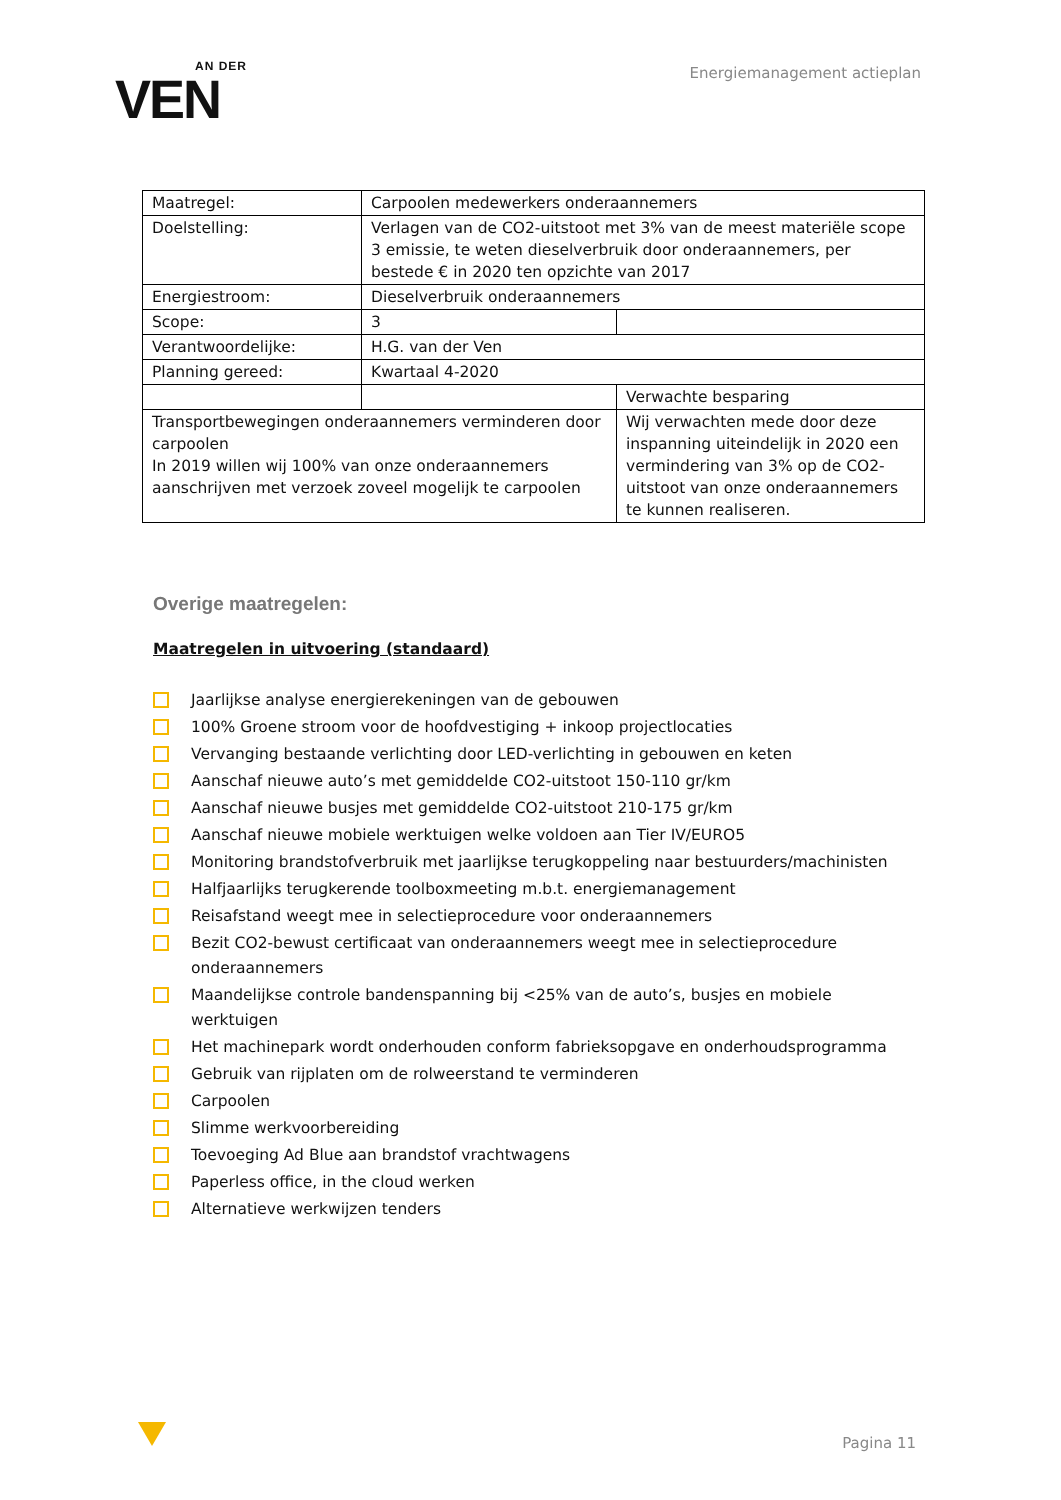AN DER
VEN
Energiemanagement actieplan
| Maatregel: | Carpoolen medewerkers onderaannemers | |
| Doelstelling: | Verlagen van de CO2-uitstoot met 3% van de meest materiële scope 3 emissie, te weten dieselverbruik door onderaannemers, per bestede € in 2020 ten opzichte van 2017 | |
| Energiestroom: | Dieselverbruik onderaannemers | |
| Scope: | 3 | |
| Verantwoordelijke: | H.G. van der Ven | |
| Planning gereed: | Kwartaal 4-2020 | |
| | | Verwachte besparing |
| Transportbewegingen onderaannemers verminderen door carpoolen In 2019 willen wij 100% van onze onderaannemers aanschrijven met verzoek zoveel mogelijk te carpoolen | | Wij verwachten mede door deze inspanning uiteindelijk in 2020 een vermindering van 3% op de CO2-uitstoot van onze onderaannemers te kunnen realiseren. |
Overige maatregelen:
Maatregelen in uitvoering (standaard)
Jaarlijkse analyse energierekeningen van de gebouwen
100% Groene stroom voor de hoofdvestiging + inkoop projectlocaties
Vervanging bestaande verlichting door LED-verlichting in gebouwen en keten
Aanschaf nieuwe auto’s met gemiddelde CO2-uitstoot 150-110 gr/km
Aanschaf nieuwe busjes met gemiddelde CO2-uitstoot 210-175 gr/km
Aanschaf nieuwe mobiele werktuigen welke voldoen aan Tier IV/EURO5
Monitoring brandstofverbruik met jaarlijkse terugkoppeling naar bestuurders/machinisten
Halfjaarlijks terugkerende toolboxmeeting m.b.t. energiemanagement
Reisafstand weegt mee in selectieprocedure voor onderaannemers
Bezit CO2-bewust certificaat van onderaannemers weegt mee in selectieprocedure onderaannemers
Maandelijkse controle bandenspanning bij <25% van de auto’s, busjes en mobiele werktuigen
Het machinepark wordt onderhouden conform fabrieksopgave en onderhoudsprogramma
Gebruik van rijplaten om de rolweerstand te verminderen
Carpoolen
Slimme werkvoorbereiding
Toevoeging Ad Blue aan brandstof vrachtwagens
Paperless office, in the cloud werken
Alternatieve werkwijzen tenders
Pagina 11